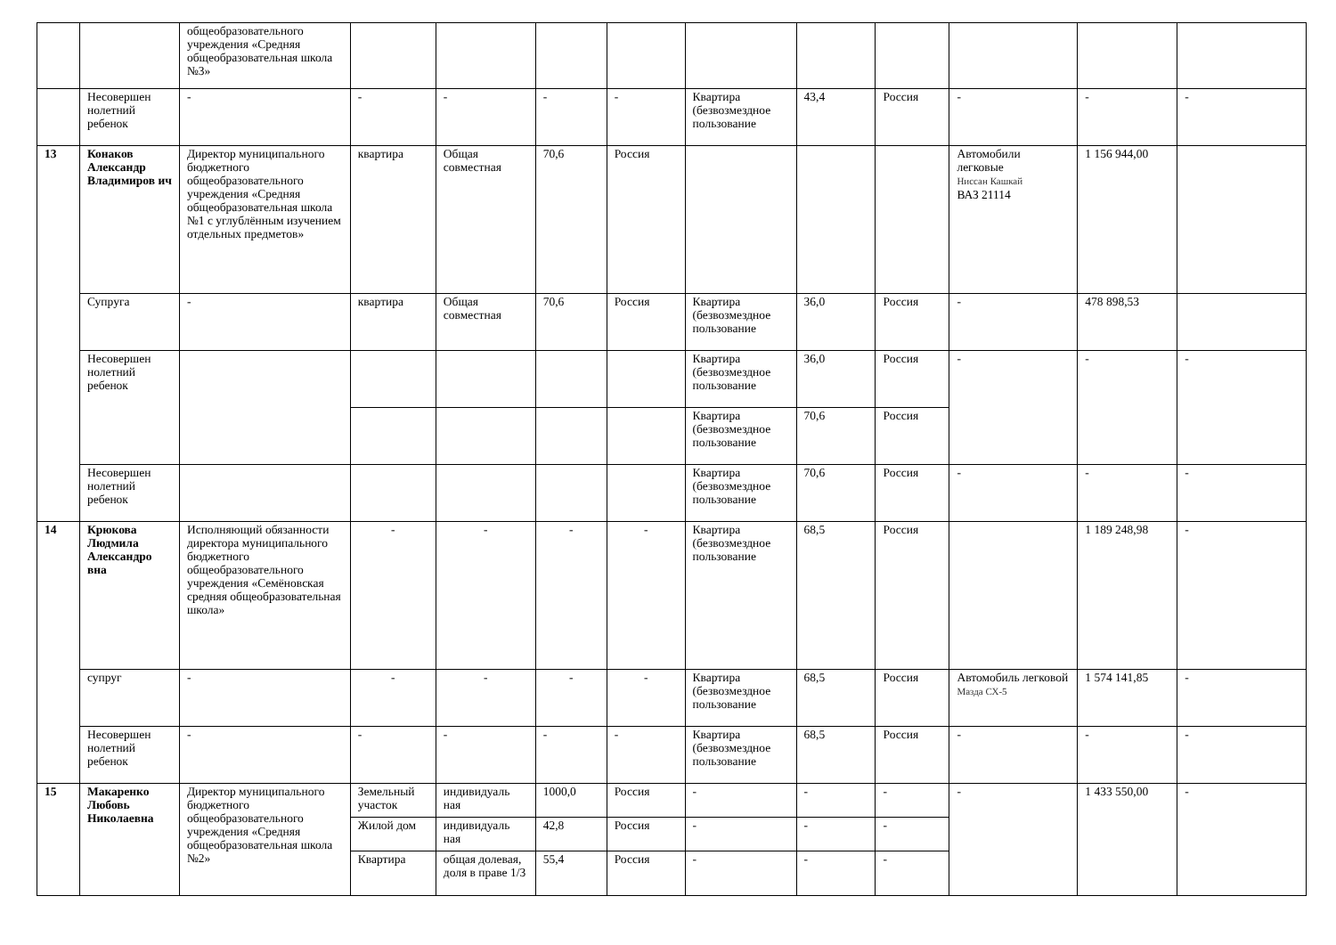| | | общеобразовательного учреждения «Средняя общеобразовательная школа №3» | | | | | | | | | | |
| | Несовершен нолетний ребенок | - | - | - | - | - | Квартира (безвозмездное пользование | 43,4 | Россия | - | - | - |
| 13 | Конаков Александр Владимиров ич | Директор муниципального бюджетного общеобразовательного учреждения «Средняя общеобразовательная школа №1 с углублённым изучением отдельных предметов» | квартира | Общая совместная | 70,6 | Россия | | | | Автомобили легковые Ниссан Кашкай ВАЗ 21114 | 1 156 944,00 | |
| | Супруга | - | квартира | Общая совместная | 70,6 | Россия | Квартира (безвозмездное пользование | 36,0 | Россия | - | 478 898,53 | |
| | Несовершен нолетний ребенок | | | | | | Квартира (безвозмездное пользование | 36,0 | Россия | - | - | - |
| | | | | | | | Квартира (безвозмездное пользование | 70,6 | Россия | | | |
| | Несовершен нолетний ребенок | | | | | | Квартира (безвозмездное пользование | 70,6 | Россия | - | - | - |
| 14 | Крюкова Людмила Александро вна | Исполняющий обязанности директора муниципального бюджетного общеобразовательного учреждения «Семёновская средняя общеобразовательная школа» | - | - | - | - | Квартира (безвозмездное пользование | 68,5 | Россия | | 1 189 248,98 | - |
| | супруг | - | - | - | - | - | Квартира (безвозмездное пользование | 68,5 | Россия | Автомобиль легковой Мазда СХ-5 | 1 574 141,85 | - |
| | Несовершен нолетний ребенок | - | - | - | - | - | Квартира (безвозмездное пользование | 68,5 | Россия | - | - | - |
| 15 | Макаренко Любовь Николаевна | Директор муниципального бюджетного общеобразовательного учреждения «Средняя общеобразовательная школа №2» | Земельный участок | индивидуаль ная | 1000,0 | Россия | - | - | - | - | 1 433 550,00 | - |
| | | | Жилой дом | индивидуаль ная | 42,8 | Россия | - | - | - | | | |
| | | | Квартира | общая долевая, доля в праве 1/3 | 55,4 | Россия | - | - | - | | | |